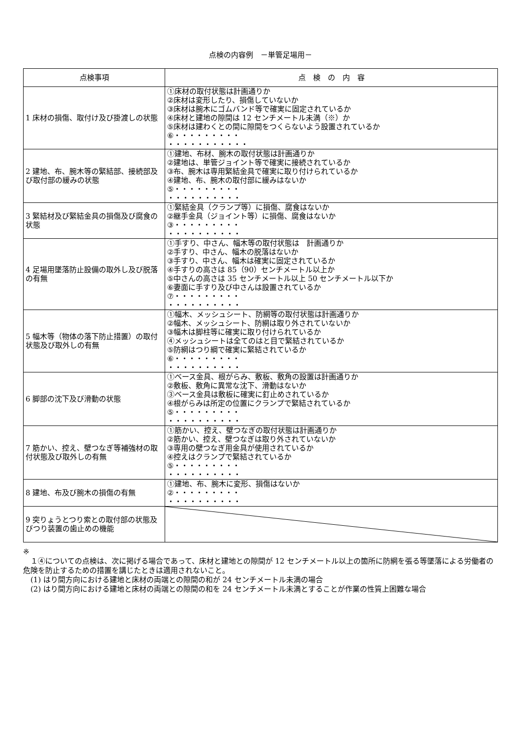点検の内容例　－単管足場用－
| 点検事項 | 点 検 の 内 容 |
| --- | --- |
| 1 床材の損傷、取付け及び掛渡しの状態 | ①床材の取付状態は計画通りか ②床材は変形したり、損傷していないか ③床材は腕木にゴムバンド等で確実に固定されているか ④床材と建地の隙間は 12 センチメートル未満（※）か ⑤床材は建わくとの間に隙間をつくらないよう設置されているか ⑥・・・・・・・・・ ・・・・・・・・・・・ |
| 2 建地、布、腕木等の緊結部、接続部及び取付部の緩みの状態 | ①建地、布材、腕木の取付状態は計画通りか ②建地は、単管ジョイント等で確実に接続されているか ③布、腕木は専用緊結金具で確実に取り付けられているか ④建地、布、腕木の取付部に緩みはないか ⑤・・・・・・・・・ ・・・・・・・・・・ |
| 3 緊結材及び緊結金具の損傷及び腐食の状態 | ①緊結金具（クランプ等）に損傷、腐食はないか ②継手金具（ジョイント等）に損傷、腐食はないか ③・・・・・・・・・ ・・・・・・・・・・ |
| 4 足場用墜落防止設備の取外し及び脱落の有無 | ①手すり、中さん、幅木等の取付状態は 計画通りか ②手すり、中さん、幅木の脱落はないか ③手すり、中さん、幅木は確実に固定されているか ④手すりの高さは 85（90）センチメートル以上か ⑤中さんの高さは 35 センチメートル以上 50 センチメートル以下か ⑥妻面に手すり及び中さんは設置されているか ⑦・・・・・・・・・ ・・・・・・・・・・ |
| 5 幅木等（物体の落下防止措置）の取付状態及び取外しの有無 | ①幅木、メッシュシート、防網等の取付状態は計画通りか ②幅木、メッシュシート、防網は取り外されていないか ③幅木は脚柱等に確実に取り付けられているか ④メッシュシートは全てのはと目で緊結されているか ⑤防網はつり綱で確実に緊結されているか ⑥・・・・・・・・・ ・・・・・・・・・・ |
| 6 脚部の沈下及び滑動の状態 | ①ベース金具、根がらみ、敷板、敷角の設置は計画通りか ②敷板、敷角に異常な沈下、滑動はないか ③ベース金具は敷板に確実に釘止めされているか ④根がらみは所定の位置にクランプで緊結されているか ⑤・・・・・・・・・ ・・・・・・・・・・ |
| 7 筋かい、控え、壁つなぎ等補強材の取付状態及び取外しの有無 | ①筋かい、控え、壁つなぎの取付状態は計画通りか ②筋かい、控え、壁つなぎは取り外されていないか ③専用の壁つなぎ用金具が使用されているか ④控えはクランプで緊結されているか ⑤・・・・・・・・・ ・・・・・・・・・・ |
| 8 建地、布及び腕木の損傷の有無 | ①建地、布、腕木に変形、損傷はないか ②・・・・・・・・・ ・・・・・・・・・・ |
| 9 突りょうとつり索との取付部の状態及びつり装置の歯止めの機能 | |
※
　１④についての点検は、次に掲げる場合であって、床材と建地との隙間が 12 センチメートル以上の箇所に防網を張る等墜落による労働者の危険を防止するための措置を講じたときは適用されないこと。
　(1) はり間方向における建地と床材の両端との隙間の和が 24 センチメートル未満の場合
　(2) はり間方向における建地と床材の両端との隙間の和を 24 センチメートル未満とすることが作業の性質上困難な場合